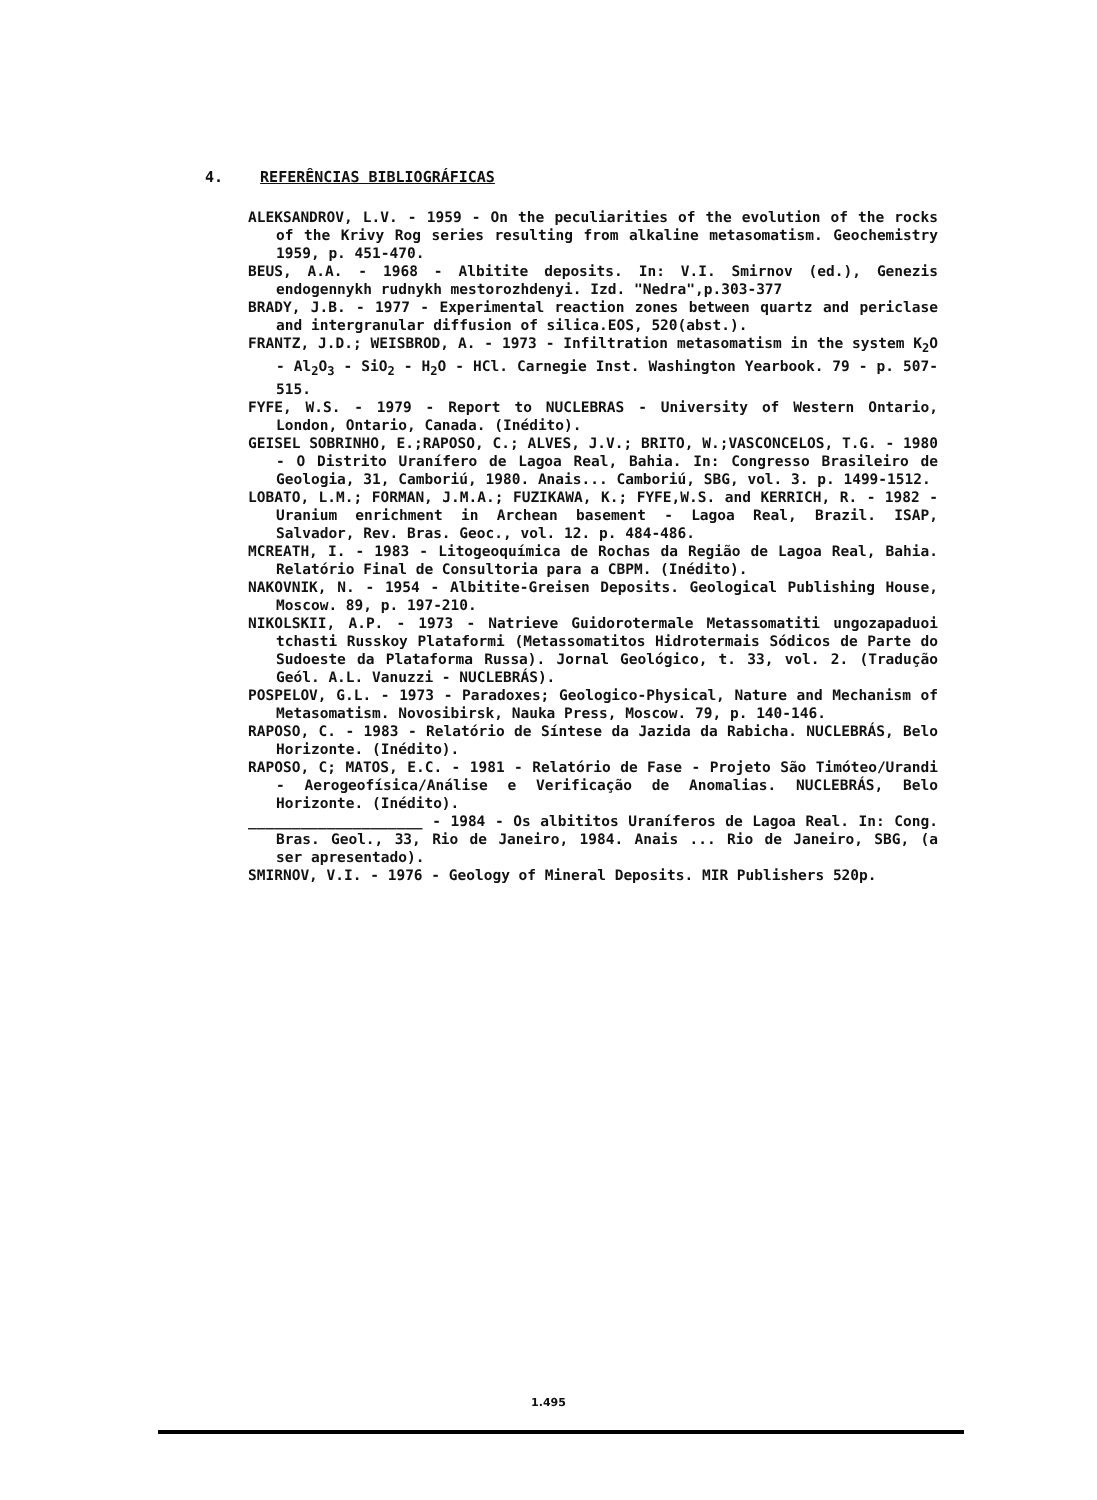4. REFERÊNCIAS BIBLIOGRÁFICAS
ALEKSANDROV, L.V. - 1959 - On the peculiarities of the evolution of the rocks of the Krivy Rog series resulting from alkaline metasomatism. Geochemistry 1959, p. 451-470.
BEUS, A.A. - 1968 - Albitite deposits. In: V.I. Smirnov (ed.), Genezis endogennykh rudnykh mestorozhdenyi. Izd. "Nedra",p.303-377
BRADY, J.B. - 1977 - Experimental reaction zones between quartz and periclase and intergranular diffusion of silica.EOS, 520(abst.).
FRANTZ, J.D.; WEISBROD, A. - 1973 - Infiltration metasomatism in the system K<sub>2</sub>O - Al<sub>2</sub>O<sub>3</sub> - SiO<sub>2</sub> - H<sub>2</sub>O - HCl. Carnegie Inst. Washington Yearbook. 79 - p. 507-515.
FYFE, W.S. - 1979 - Report to NUCLEBRAS - University of Western Ontario, London, Ontario, Canada. (Inédito).
GEISEL SOBRINHO, E.;RAPOSO, C.; ALVES, J.V.; BRITO, W.;VASCONCELOS, T.G. - 1980 - O Distrito Uranífero de Lagoa Real, Bahia. In: Congresso Brasileiro de Geologia, 31, Camboriú, 1980. Anais... Camboriú, SBG, vol. 3. p. 1499-1512.
LOBATO, L.M.; FORMAN, J.M.A.; FUZIKAWA, K.; FYFE,W.S. and KERRICH, R. - 1982 - Uranium enrichment in Archean basement - Lagoa Real, Brazil. ISAP, Salvador, Rev. Bras. Geoc., vol. 12. p. 484-486.
MCREATH, I. - 1983 - Litogeoquímica de Rochas da Região de Lagoa Real, Bahia. Relatório Final de Consultoria para a CBPM. (Inédito).
NAKOVNIK, N. - 1954 - Albitite-Greisen Deposits. Geological Publishing House, Moscow. 89, p. 197-210.
NIKOLSKII, A.P. - 1973 - Natrieve Guidorotermale Metassomatiti ungozapaduoi tchasti Russkoy Plataformi (Metassomatitos Hidrotermais Sódicos de Parte do Sudoeste da Plataforma Russa). Jornal Geológico, t. 33, vol. 2. (Tradução Geól. A.L. Vanuzzi - NUCLEBRÁS).
POSPELOV, G.L. - 1973 - Paradoxes; Geologico-Physical, Nature and Mechanism of Metasomatism. Novosibirsk, Nauka Press, Moscow. 79, p. 140-146.
RAPOSO, C. - 1983 - Relatório de Síntese da Jazida da Rabicha. NUCLEBRÁS, Belo Horizonte. (Inédito).
RAPOSO, C; MATOS, E.C. - 1981 - Relatório de Fase - Projeto São Timóteo/Urandi - Aerogeofísica/Análise e Verificação de Anomalias. NUCLEBRÁS, Belo Horizonte. (Inédito).
____________________ - 1984 - Os albititos Uraníferos de Lagoa Real. In: Cong. Bras. Geol., 33, Rio de Janeiro, 1984. Anais ... Rio de Janeiro, SBG, (a ser apresentado).
SMIRNOV, V.I. - 1976 - Geology of Mineral Deposits. MIR Publishers 520p.
1.495